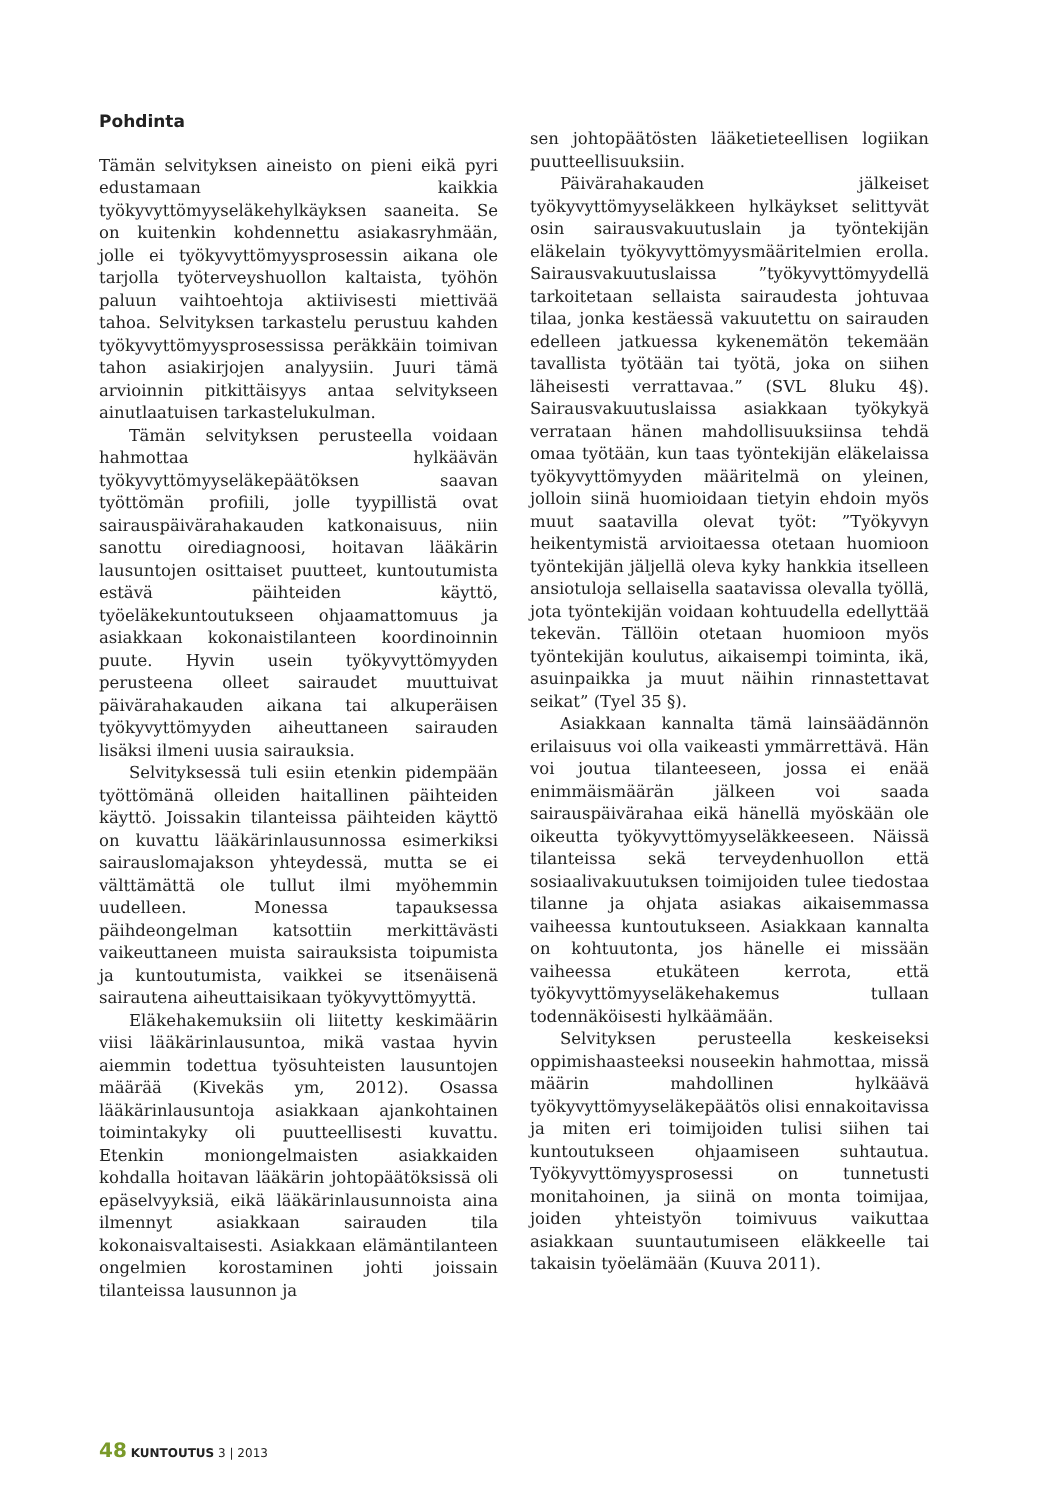Pohdinta
Tämän selvityksen aineisto on pieni eikä pyri edustamaan kaikkia työkyvyttömyyseläkehylkäyksen saaneita. Se on kuitenkin kohdennettu asiakasryhmään, jolle ei työkyvyttömyysprosessin aikana ole tarjolla työterveyshuollon kaltaista, työhön paluun vaihtoehtoja aktiivisesti miettivää tahoa. Selvityksen tarkastelu perustuu kahden työkyvyttömyysprosessissa peräkkäin toimivan tahon asiakirjojen analyysiin. Juuri tämä arvioinnin pitkittäisyys antaa selvitykseen ainutlaatuisen tarkastelukulman.
Tämän selvityksen perusteella voidaan hahmottaa hylkäävän työkyvyttömyyseläkepäätöksen saavan työttömän profiili, jolle tyypillistä ovat sairauspäivärahakauden katkonaisuus, niin sanottu oirediagnoosi, hoitavan lääkärin lausuntojen osittaiset puutteet, kuntoutumista estävä päihteiden käyttö, työeläkekuntoutukseen ohjaamattomuus ja asiakkaan kokonaistilanteen koordinoinnin puute. Hyvin usein työkyvyttömyyden perusteena olleet sairaudet muuttuivat päivärahakauden aikana tai alkuperäisen työkyvyttömyyden aiheuttaneen sairauden lisäksi ilmeni uusia sairauksia.
Selvityksessä tuli esiin etenkin pidempään työttömänä olleiden haitallinen päihteiden käyttö. Joissakin tilanteissa päihteiden käyttö on kuvattu lääkärinlausunnossa esimerkiksi sairauslomajakson yhteydessä, mutta se ei välttämättä ole tullut ilmi myöhemmin uudelleen. Monessa tapauksessa päihdeongelman katsottiin merkittävästi vaikeuttaneen muista sairauksista toipumista ja kuntoutumista, vaikkei se itsenäisenä sairautena aiheuttaisikaan työkyvyttömyyttä.
Eläkehakemuksiin oli liitetty keskimäärin viisi lääkärinlausuntoa, mikä vastaa hyvin aiemmin todettua työsuhteisten lausuntojen määrää (Kivekäs ym, 2012). Osassa lääkärinlausuntoja asiakkaan ajankohtainen toimintakyky oli puutteellisesti kuvattu. Etenkin moniongelmaisten asiakkaiden kohdalla hoitavan lääkärin johtopäätöksissä oli epäselvyyksiä, eikä lääkärinlausunnoista aina ilmennyt asiakkaan sairauden tila kokonaisvaltaisesti. Asiakkaan elämäntilanteen ongelmien korostaminen johti joissain tilanteissa lausunnon ja
sen johtopäätösten lääketieteellisen logiikan puutteellisuuksiin.
Päivärahakauden jälkeiset työkyvyttömyyseläkkeen hylkäykset selittyvät osin sairausvakuutuslain ja työntekijän eläkelain työkyvyttömyysmääritelmien erolla. Sairausvakuutuslaissa ”työkyvyttömyydellä tarkoitetaan sellaista sairaudesta johtuvaa tilaa, jonka kestäessä vakuutettu on sairauden edelleen jatkuessa kykenemätön tekemään tavallista työtään tai työtä, joka on siihen läheisesti verrattavaa.” (SVL 8luku 4§). Sairausvakuutuslaissa asiakkaan työkykyä verrataan hänen mahdollisuuksiinsa tehdä omaa työtään, kun taas työntekijän eläkelaissa työkyvyttömyyden määritelmä on yleinen, jolloin siinä huomioidaan tietyin ehdoin myös muut saatavilla olevat työt: ”Työkyvyn heikentymistä arvioitaessa otetaan huomioon työntekijän jäljellä oleva kyky hankkia itselleen ansiotuloja sellaisella saatavissa olevalla työllä, jota työntekijän voidaan kohtuudella edellyttää tekevän. Tällöin otetaan huomioon myös työntekijän koulutus, aikaisempi toiminta, ikä, asuinpaikka ja muut näihin rinnastettavat seikat” (Tyel 35 §).
Asiakkaan kannalta tämä lainsäädännön erilaisuus voi olla vaikeasti ymmärrettävä. Hän voi joutua tilanteeseen, jossa ei enää enimmäismäärän jälkeen voi saada sairauspäivärahaa eikä hänellä myöskään ole oikeutta työkyvyttömyyseläkkeeseen. Näissä tilanteissa sekä terveydenhuollon että sosiaalivakuutuksen toimijoiden tulee tiedostaa tilanne ja ohjata asiakas aikaisemmassa vaiheessa kuntoutukseen. Asiakkaan kannalta on kohtuutonta, jos hänelle ei missään vaiheessa etukäteen kerrota, että työkyvyttömyyseläkehakemus tullaan todennäköisesti hylkäämään.
Selvityksen perusteella keskeiseksi oppimishaasteeksi nouseekin hahmottaa, missä määrin mahdollinen hylkäävä työkyvyttömyyseläkepäätös olisi ennakoitavissa ja miten eri toimijoiden tulisi siihen tai kuntoutukseen ohjaamiseen suhtautua. Työkyvyttömyysprosessi on tunnetusti monitahoinen, ja siinä on monta toimijaa, joiden yhteistyön toimivuus vaikuttaa asiakkaan suuntautumiseen eläkkeelle tai takaisin työelämään (Kuuva 2011).
48 KUNTOUTUS 3 | 2013